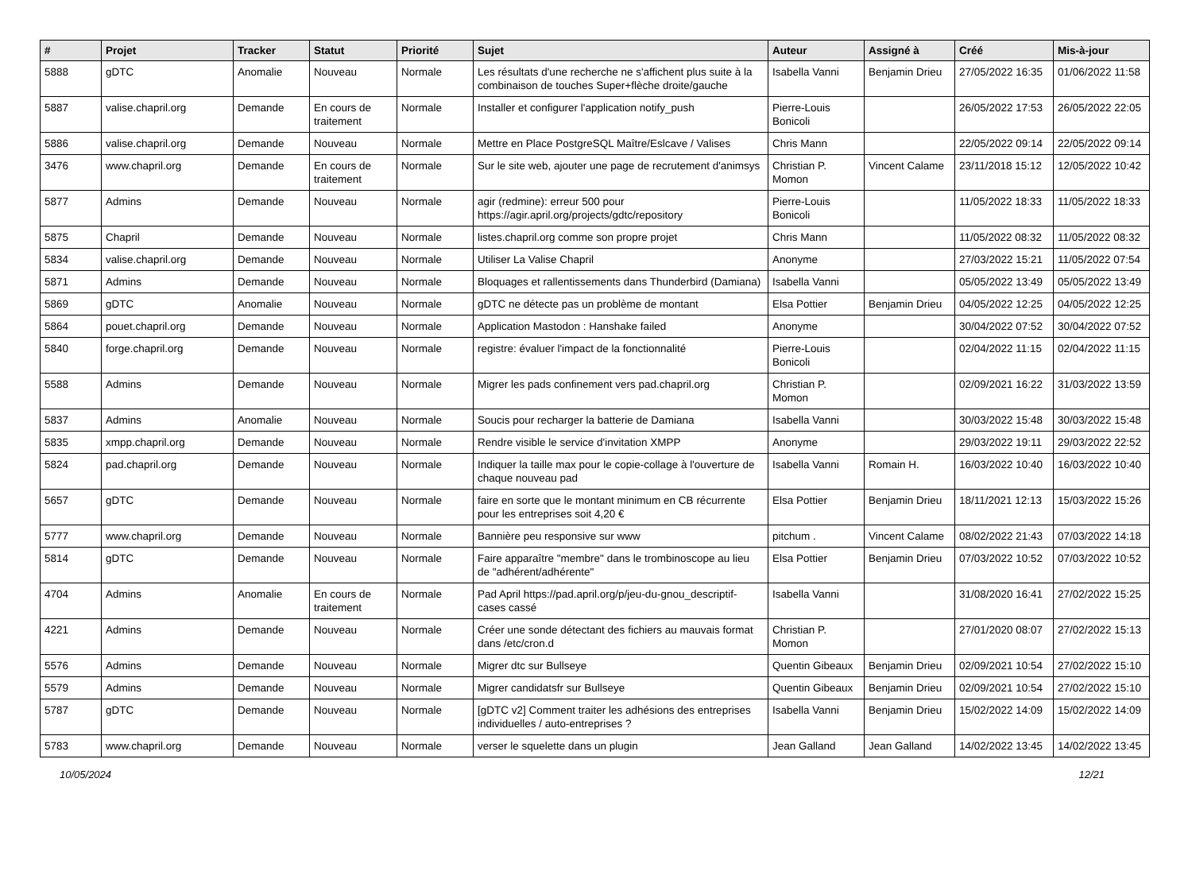| # | Projet | Tracker | Statut | Priorité | Sujet | Auteur | Assigné à | Créé | Mis-à-jour |
| --- | --- | --- | --- | --- | --- | --- | --- | --- | --- |
| 5888 | gDTC | Anomalie | Nouveau | Normale | Les résultats d'une recherche ne s'affichent plus suite à la combinaison de touches Super+flèche droite/gauche | Isabella Vanni | Benjamin Drieu | 27/05/2022 16:35 | 01/06/2022 11:58 |
| 5887 | valise.chapril.org | Demande | En cours de traitement | Normale | Installer et configurer l'application notify_push | Pierre-Louis Bonicoli | | 26/05/2022 17:53 | 26/05/2022 22:05 |
| 5886 | valise.chapril.org | Demande | Nouveau | Normale | Mettre en Place PostgreSQL Maître/Eslcave / Valises | Chris Mann | | 22/05/2022 09:14 | 22/05/2022 09:14 |
| 3476 | www.chapril.org | Demande | En cours de traitement | Normale | Sur le site web, ajouter une page de recrutement d'animsys | Christian P. Momon | Vincent Calame | 23/11/2018 15:12 | 12/05/2022 10:42 |
| 5877 | Admins | Demande | Nouveau | Normale | agir (redmine): erreur 500 pour https://agir.april.org/projects/gdtc/repository | Pierre-Louis Bonicoli | | 11/05/2022 18:33 | 11/05/2022 18:33 |
| 5875 | Chapril | Demande | Nouveau | Normale | listes.chapril.org comme son propre projet | Chris Mann | | 11/05/2022 08:32 | 11/05/2022 08:32 |
| 5834 | valise.chapril.org | Demande | Nouveau | Normale | Utiliser La Valise Chapril | Anonyme | | 27/03/2022 15:21 | 11/05/2022 07:54 |
| 5871 | Admins | Demande | Nouveau | Normale | Bloquages et rallentissements dans Thunderbird (Damiana) | Isabella Vanni | | 05/05/2022 13:49 | 05/05/2022 13:49 |
| 5869 | gDTC | Anomalie | Nouveau | Normale | gDTC ne détecte pas un problème de montant | Elsa Pottier | Benjamin Drieu | 04/05/2022 12:25 | 04/05/2022 12:25 |
| 5864 | pouet.chapril.org | Demande | Nouveau | Normale | Application Mastodon : Hanshake failed | Anonyme | | 30/04/2022 07:52 | 30/04/2022 07:52 |
| 5840 | forge.chapril.org | Demande | Nouveau | Normale | registre: évaluer l'impact de la fonctionnalité | Pierre-Louis Bonicoli | | 02/04/2022 11:15 | 02/04/2022 11:15 |
| 5588 | Admins | Demande | Nouveau | Normale | Migrer les pads confinement vers pad.chapril.org | Christian P. Momon | | 02/09/2021 16:22 | 31/03/2022 13:59 |
| 5837 | Admins | Anomalie | Nouveau | Normale | Soucis pour recharger la batterie de Damiana | Isabella Vanni | | 30/03/2022 15:48 | 30/03/2022 15:48 |
| 5835 | xmpp.chapril.org | Demande | Nouveau | Normale | Rendre visible le service d'invitation XMPP | Anonyme | | 29/03/2022 19:11 | 29/03/2022 22:52 |
| 5824 | pad.chapril.org | Demande | Nouveau | Normale | Indiquer la taille max pour le copie-collage à l'ouverture de chaque nouveau pad | Isabella Vanni | Romain H. | 16/03/2022 10:40 | 16/03/2022 10:40 |
| 5657 | gDTC | Demande | Nouveau | Normale | faire en sorte que le montant minimum en CB récurrente pour les entreprises soit 4,20 € | Elsa Pottier | Benjamin Drieu | 18/11/2021 12:13 | 15/03/2022 15:26 |
| 5777 | www.chapril.org | Demande | Nouveau | Normale | Bannière peu responsive sur www | pitchum . | Vincent Calame | 08/02/2022 21:43 | 07/03/2022 14:18 |
| 5814 | gDTC | Demande | Nouveau | Normale | Faire apparaître "membre" dans le trombinoscope au lieu de "adhérent/adhérente" | Elsa Pottier | Benjamin Drieu | 07/03/2022 10:52 | 07/03/2022 10:52 |
| 4704 | Admins | Anomalie | En cours de traitement | Normale | Pad April https://pad.april.org/p/jeu-du-gnou_descriptif-cases cassé | Isabella Vanni | | 31/08/2020 16:41 | 27/02/2022 15:25 |
| 4221 | Admins | Demande | Nouveau | Normale | Créer une sonde détectant des fichiers au mauvais format dans /etc/cron.d | Christian P. Momon | | 27/01/2020 08:07 | 27/02/2022 15:13 |
| 5576 | Admins | Demande | Nouveau | Normale | Migrer dtc sur Bullseye | Quentin Gibeaux | Benjamin Drieu | 02/09/2021 10:54 | 27/02/2022 15:10 |
| 5579 | Admins | Demande | Nouveau | Normale | Migrer candidatsfr sur Bullseye | Quentin Gibeaux | Benjamin Drieu | 02/09/2021 10:54 | 27/02/2022 15:10 |
| 5787 | gDTC | Demande | Nouveau | Normale | [gDTC v2] Comment traiter les adhésions des entreprises individuelles / auto-entreprises ? | Isabella Vanni | Benjamin Drieu | 15/02/2022 14:09 | 15/02/2022 14:09 |
| 5783 | www.chapril.org | Demande | Nouveau | Normale | verser le squelette dans un plugin | Jean Galland | Jean Galland | 14/02/2022 13:45 | 14/02/2022 13:45 |
10/05/2024 12/21